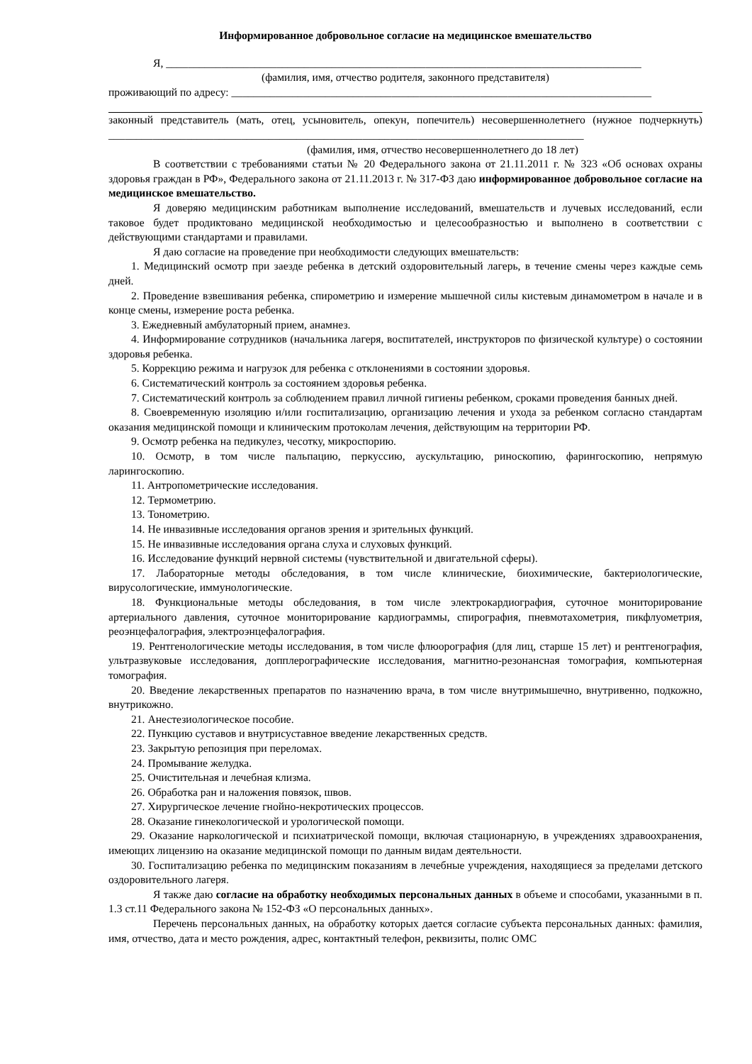Информированное добровольное согласие на медицинское вмешательство
Я, ______________________________________________________________________________________
(фамилия, имя, отчество родителя, законного представителя)
проживающий по адресу: ____________________________________________________________________________
законный представитель (мать, отец, усыновитель, опекун, попечитель) несовершеннолетнего (нужное подчеркнуть) ______________________________________________________________________________________
(фамилия, имя, отчество несовершеннолетнего до 18 лет)
В соответствии с требованиями статьи № 20 Федерального закона от 21.11.2011 г. № 323 «Об основах охраны здоровья граждан в РФ», Федерального закона от 21.11.2013 г. № 317-ФЗ даю информированное добровольное согласие на медицинское вмешательство.
Я доверяю медицинским работникам выполнение исследований, вмешательств и лучевых исследований, если таковое будет продиктовано медицинской необходимостью и целесообразностью и выполнено в соответствии с действующими стандартами и правилами.
Я даю согласие на проведение при необходимости следующих вмешательств:
1. Медицинский осмотр при заезде ребенка в детский оздоровительный лагерь, в течение смены через каждые семь дней.
2. Проведение взвешивания ребенка, спирометрию и измерение мышечной силы кистевым динамометром в начале и в конце смены, измерение роста ребенка.
3. Ежедневный амбулаторный прием, анамнез.
4. Информирование сотрудников (начальника лагеря, воспитателей, инструкторов по физической культуре) о состоянии здоровья ребенка.
5. Коррекцию режима и нагрузок для ребенка с отклонениями в состоянии здоровья.
6. Систематический контроль за состоянием здоровья ребенка.
7. Систематический контроль за соблюдением правил личной гигиены ребенком, сроками проведения банных дней.
8. Своевременную изоляцию и/или госпитализацию, организацию лечения и ухода за ребенком согласно стандартам оказания медицинской помощи и клиническим протоколам лечения, действующим на территории РФ.
9. Осмотр ребенка на педикулез, чесотку, микроспорию.
10. Осмотр, в том числе пальпацию, перкуссию, аускультацию, риноскопию, фарингоскопию, непрямую ларингоскопию.
11. Антропометрические исследования.
12. Термометрию.
13. Тонометрию.
14. Не инвазивные исследования органов зрения и зрительных функций.
15. Не инвазивные исследования органа слуха и слуховых функций.
16. Исследование функций нервной системы (чувствительной и двигательной сферы).
17. Лабораторные методы обследования, в том числе клинические, биохимические, бактериологические, вирусологические, иммунологические.
18. Функциональные методы обследования, в том числе электрокардиография, суточное мониторирование артериального давления, суточное мониторирование кардиограммы, спирография, пневмотахометрия, пикфлуометрия, реоэнцефалография, электроэнцефалография.
19. Рентгенологические методы исследования, в том числе флюорография (для лиц, старше 15 лет) и рентгенография, ультразвуковые исследования, допплерографические исследования, магнитно-резонансная томография, компьютерная томография.
20. Введение лекарственных препаратов по назначению врача, в том числе внутримышечно, внутривенно, подкожно, внутрикожно.
21. Анестезиологическое пособие.
22. Пункцию суставов и внутрисуставное введение лекарственных средств.
23. Закрытую репозиция при переломах.
24. Промывание желудка.
25. Очистительная и лечебная клизма.
26. Обработка ран и наложения повязок, швов.
27. Хирургическое лечение гнойно-некротических процессов.
28. Оказание гинекологической и урологической помощи.
29. Оказание наркологической и психиатрической помощи, включая стационарную, в учреждениях здравоохранения, имеющих лицензию на оказание медицинской помощи по данным видам деятельности.
30. Госпитализацию ребенка по медицинским показаниям в лечебные учреждения, находящиеся за пределами детского оздоровительного лагеря.
Я также даю согласие на обработку необходимых персональных данных в объеме и способами, указанными в п. 1.3 ст.11 Федерального закона № 152-ФЗ «О персональных данных».
Перечень персональных данных, на обработку которых дается согласие субъекта персональных данных: фамилия, имя, отчество, дата и место рождения, адрес, контактный телефон, реквизиты, полис ОМС